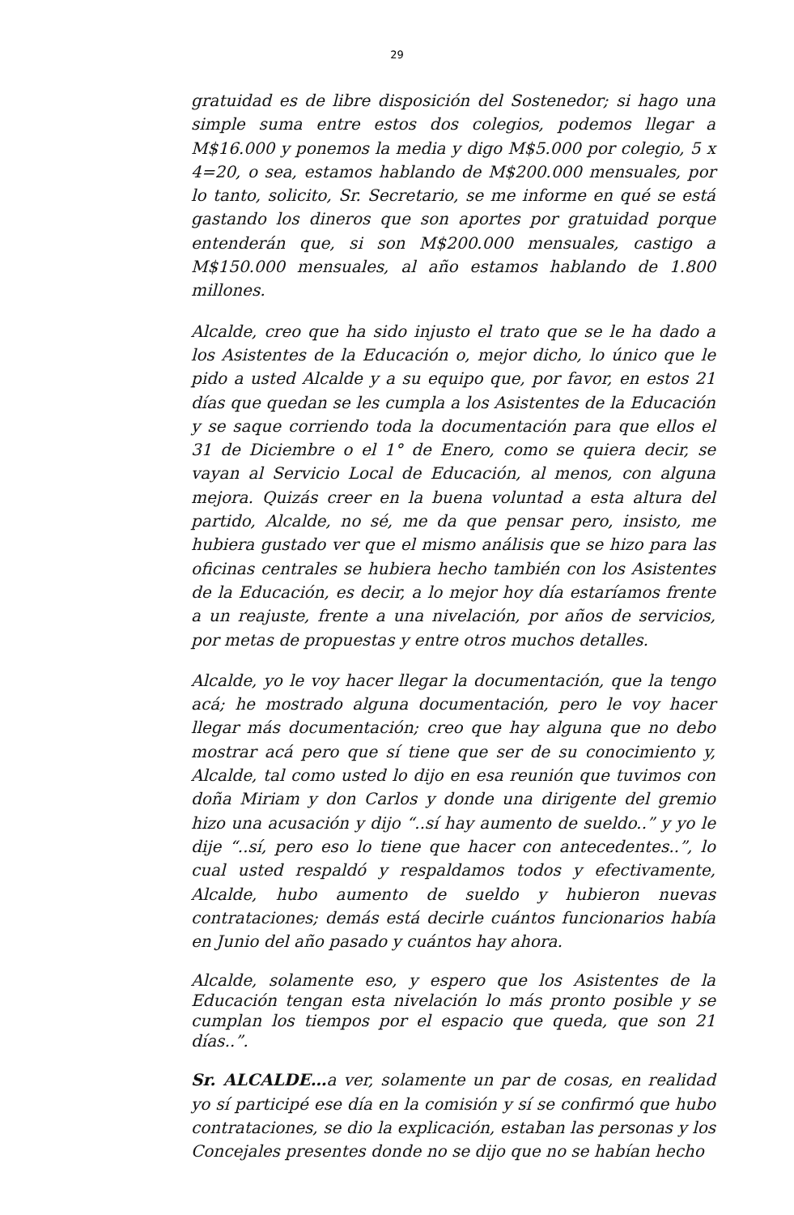29
gratuidad es de libre disposición del Sostenedor; si hago una simple suma entre estos dos colegios, podemos llegar a M$16.000 y ponemos la media y digo M$5.000 por colegio, 5 x 4=20, o sea, estamos hablando de M$200.000 mensuales, por lo tanto, solicito, Sr. Secretario, se me informe en qué se está gastando los dineros que son aportes por gratuidad porque entenderán que, si son M$200.000 mensuales, castigo a M$150.000 mensuales, al año estamos hablando de 1.800 millones.
Alcalde, creo que ha sido injusto el trato que se le ha dado a los Asistentes de la Educación o, mejor dicho, lo único que le pido a usted Alcalde y a su equipo que, por favor, en estos 21 días que quedan se les cumpla a los Asistentes de la Educación y se saque corriendo toda la documentación para que ellos el 31 de Diciembre o el 1° de Enero, como se quiera decir, se vayan al Servicio Local de Educación, al menos, con alguna mejora. Quizás creer en la buena voluntad a esta altura del partido, Alcalde, no sé, me da que pensar pero, insisto, me hubiera gustado ver que el mismo análisis que se hizo para las oficinas centrales se hubiera hecho también con los Asistentes de la Educación, es decir, a lo mejor hoy día estaríamos frente a un reajuste, frente a una nivelación, por años de servicios, por metas de propuestas y entre otros muchos detalles.
Alcalde, yo le voy hacer llegar la documentación, que la tengo acá; he mostrado alguna documentación, pero le voy hacer llegar más documentación; creo que hay alguna que no debo mostrar acá pero que sí tiene que ser de su conocimiento y, Alcalde, tal como usted lo dijo en esa reunión que tuvimos con doña Miriam y don Carlos y donde una dirigente del gremio hizo una acusación y dijo “..sí hay aumento de sueldo..” y yo le dije “..sí, pero eso lo tiene que hacer con antecedentes..”, lo cual usted respaldó y respaldamos todos y efectivamente, Alcalde, hubo aumento de sueldo y hubieron nuevas contrataciones; demás está decirle cuántos funcionarios había en Junio del año pasado y cuántos hay ahora.
Alcalde, solamente eso, y espero que los Asistentes de la Educación tengan esta nivelación lo más pronto posible y se cumplan los tiempos por el espacio que queda, que son 21 días..”.
Sr. ALCALDE…a ver, solamente un par de cosas, en realidad yo sí participé ese día en la comisión y sí se confirmó que hubo contrataciones, se dio la explicación, estaban las personas y los Concejales presentes donde no se dijo que no se habían hecho